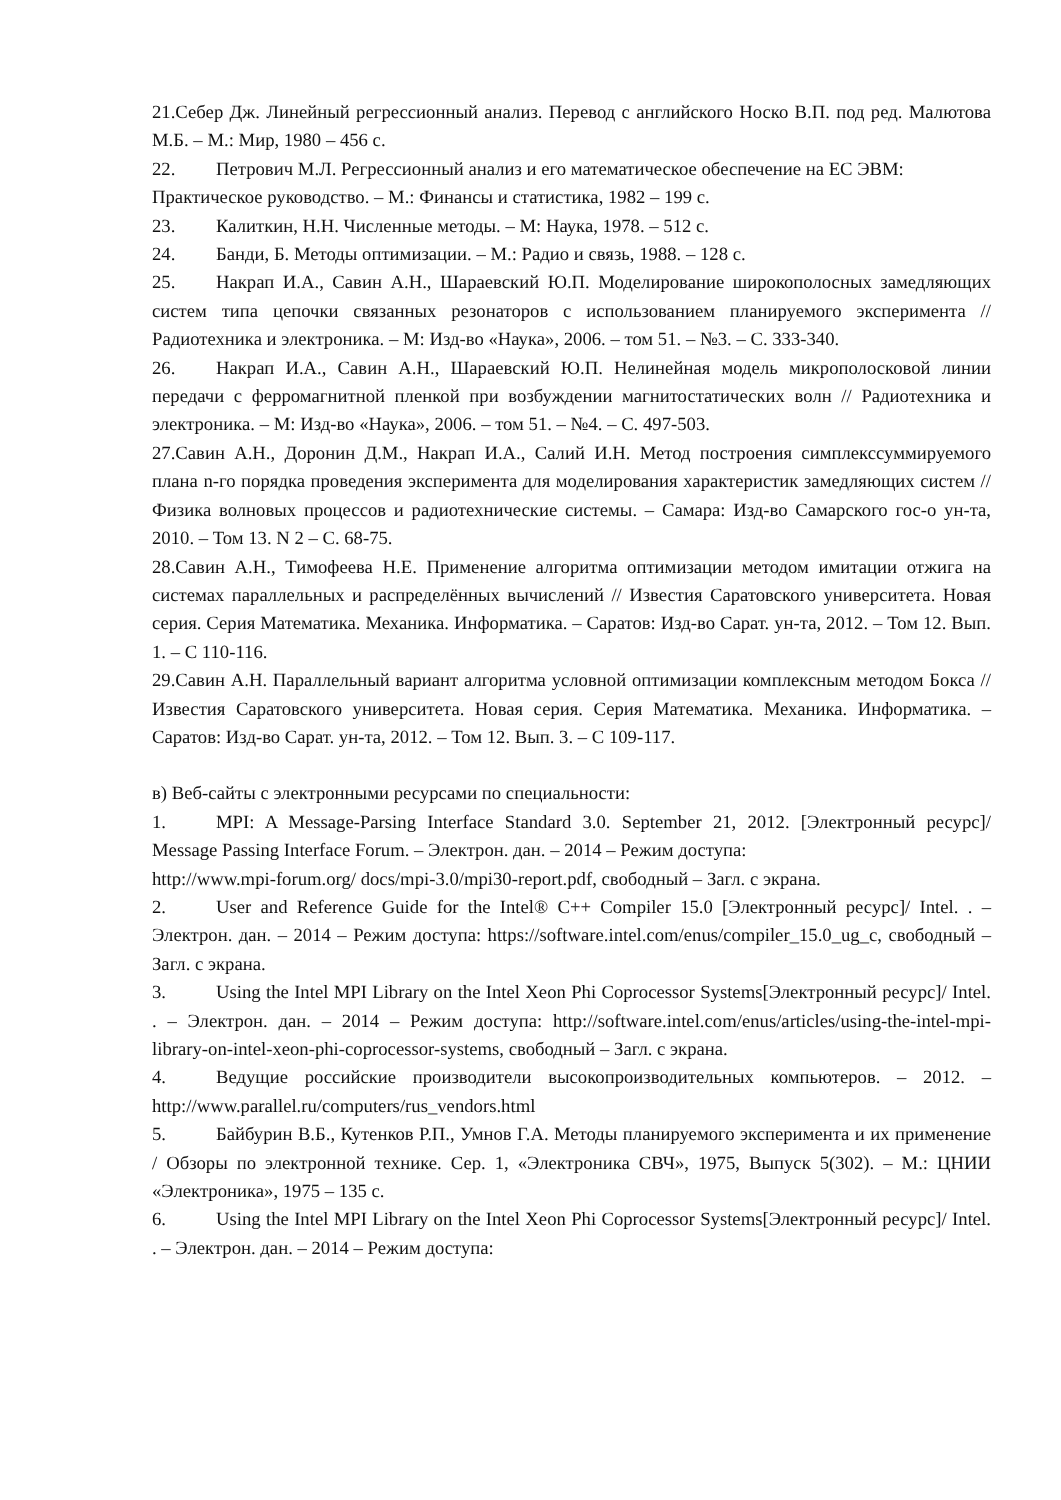21.Себер Дж. Линейный регрессионный анализ. Перевод с английского Носко В.П. под ред. Малютова М.Б. – М.: Мир, 1980 – 456 с.
22. Петрович М.Л. Регрессионный анализ и его математическое обеспечение на ЕС ЭВМ:
Практическое руководство. – М.: Финансы и статистика, 1982 – 199 с.
23. Калиткин, Н.Н. Численные методы. – М: Наука, 1978. – 512 с.
24. Банди, Б. Методы оптимизации. – М.: Радио и связь, 1988. – 128 с.
25. Накрап И.А., Савин А.Н., Шараевский Ю.П. Моделирование широкополосных замедляющих систем типа цепочки связанных резонаторов с использованием планируемого эксперимента // Радиотехника и электроника. – М: Изд-во «Наука», 2006. – том 51. – №3. – С. 333-340.
26. Накрап И.А., Савин А.Н., Шараевский Ю.П. Нелинейная модель микрополосковой линии передачи с ферромагнитной пленкой при возбуждении магнитостатических волн // Радиотехника и электроника. – М: Изд-во «Наука», 2006. – том 51. – №4. – С. 497-503.
27.Савин А.Н., Доронин Д.М., Накрап И.А., Салий И.Н. Метод построения симплекссуммируемого плана n-го порядка проведения эксперимента для моделирования характеристик замедляющих систем // Физика волновых процессов и радиотехнические системы. – Самара: Изд-во Самарского гос-о ун-та, 2010. – Том 13. N 2 – С. 68-75.
28.Савин А.Н., Тимофеева Н.Е. Применение алгоритма оптимизации методом имитации отжига на системах параллельных и распределённых вычислений // Известия Саратовского университета. Новая серия. Серия Математика. Механика. Информатика. – Саратов: Изд-во Сарат. ун-та, 2012. – Том 12. Вып. 1. – С 110-116.
29.Савин А.Н. Параллельный вариант алгоритма условной оптимизации комплексным методом Бокса // Известия Саратовского университета. Новая серия. Серия Математика. Механика. Информатика. – Саратов: Изд-во Сарат. ун-та, 2012. – Том 12. Вып. 3. – С 109-117.
в) Веб-сайты с электронными ресурсами по специальности:
1. MPI: A Message-Parsing Interface Standard 3.0. September 21, 2012. [Электронный ресурс]/ Message Passing Interface Forum. – Электрон. дан. – 2014 – Режим доступа:
http://www.mpi-forum.org/ docs/mpi-3.0/mpi30-report.pdf, свободный – Загл. с экрана.
2. User and Reference Guide for the Intel® C++ Compiler 15.0 [Электронный ресурс]/ Intel. . – Электрон. дан. – 2014 – Режим доступа: https://software.intel.com/enus/compiler_15.0_ug_c, свободный – Загл. с экрана.
3. Using the Intel MPI Library on the Intel Xeon Phi Coprocessor Systems[Электронный ресурс]/ Intel. . – Электрон. дан. – 2014 – Режим доступа: http://software.intel.com/enus/articles/using-the-intel-mpi-library-on-intel-xeon-phi-coprocessor-systems, свободный – Загл. с экрана.
4. Ведущие российские производители высокопроизводительных компьютеров. – 2012. – http://www.parallel.ru/computers/rus_vendors.html
5. Байбурин В.Б., Кутенков Р.П., Умнов Г.А. Методы планируемого эксперимента и их применение / Обзоры по электронной технике. Сер. 1, «Электроника СВЧ», 1975, Выпуск 5(302). – М.: ЦНИИ «Электроника», 1975 – 135 с.
6. Using the Intel MPI Library on the Intel Xeon Phi Coprocessor Systems[Электронный ресурс]/ Intel. . – Электрон. дан. – 2014 – Режим доступа: